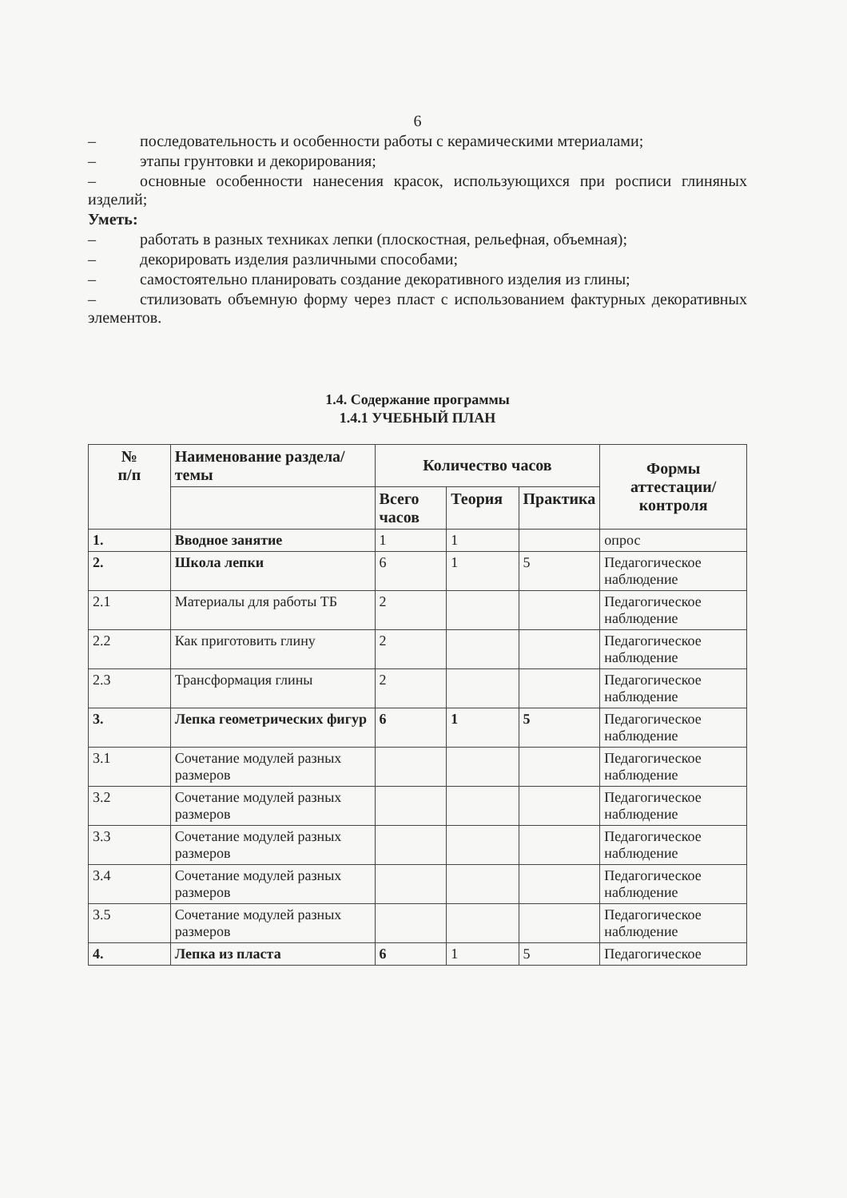6
– последовательность и особенности работы с керамическими мтериалами;
– этапы грунтовки и декорирования;
– основные особенности нанесения красок, использующихся при росписи глиняных изделий;
Уметь:
– работать в разных техниках лепки (плоскостная, рельефная, объемная);
– декорировать изделия различными способами;
– самостоятельно планировать создание декоративного изделия из глины;
– стилизовать объемную форму через пласт с использованием фактурных декоративных элементов.
1.4. Содержание программы
1.4.1 УЧЕБНЫЙ ПЛАН
| № п/п | Наименование раздела/темы | Количество часов | | | Формы аттестации/ контроля |
| --- | --- | --- | --- | --- | --- |
| | | Всего часов | Теория | Практика | |
| 1. | Вводное занятие | 1 | 1 | | опрос |
| 2. | Школа лепки | 6 | 1 | 5 | Педагогическое наблюдение |
| 2.1 | Материалы для работы ТБ | 2 | | | Педагогическое наблюдение |
| 2.2 | Как приготовить глину | 2 | | | Педагогическое наблюдение |
| 2.3 | Трансформация глины | 2 | | | Педагогическое наблюдение |
| 3. | Лепка геометрических фигур | 6 | 1 | 5 | Педагогическое наблюдение |
| 3.1 | Сочетание модулей разных размеров | | | | Педагогическое наблюдение |
| 3.2 | Сочетание модулей разных размеров | | | | Педагогическое наблюдение |
| 3.3 | Сочетание модулей разных размеров | | | | Педагогическое наблюдение |
| 3.4 | Сочетание модулей разных размеров | | | | Педагогическое наблюдение |
| 3.5 | Сочетание модулей разных размеров | | | | Педагогическое наблюдение |
| 4. | Лепка из пласта | 6 | 1 | 5 | Педагогическое |